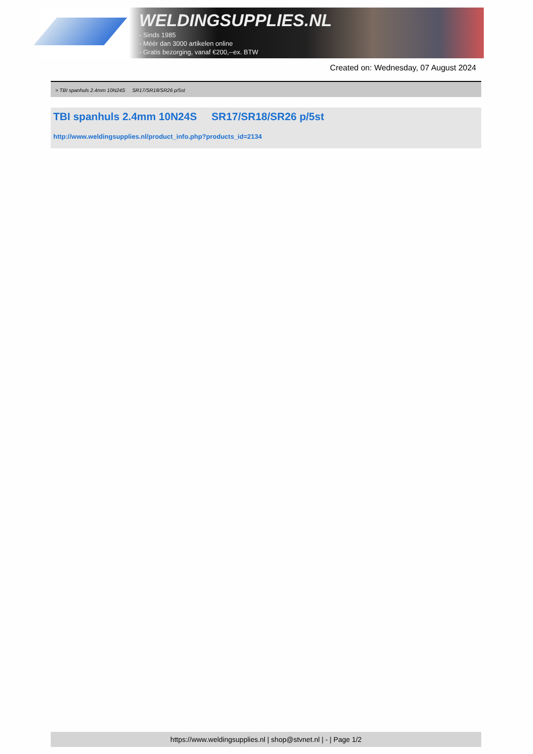WELDINGSUPPLIES.NL
- Sinds 1985
- Méér dan 3000 artikelen online
- Gratis bezorging, vanaf €200,--ex. BTW
Created on: Wednesday, 07 August 2024
> TBI spanhuls 2.4mm 10N24S SR17/SR18/SR26 p/5st
TBI spanhuls 2.4mm 10N24S SR17/SR18/SR26 p/5st
http://www.weldingsupplies.nl/product_info.php?products_id=2134
https://www.weldingsupplies.nl | shop@stvnet.nl | - | Page 1/2